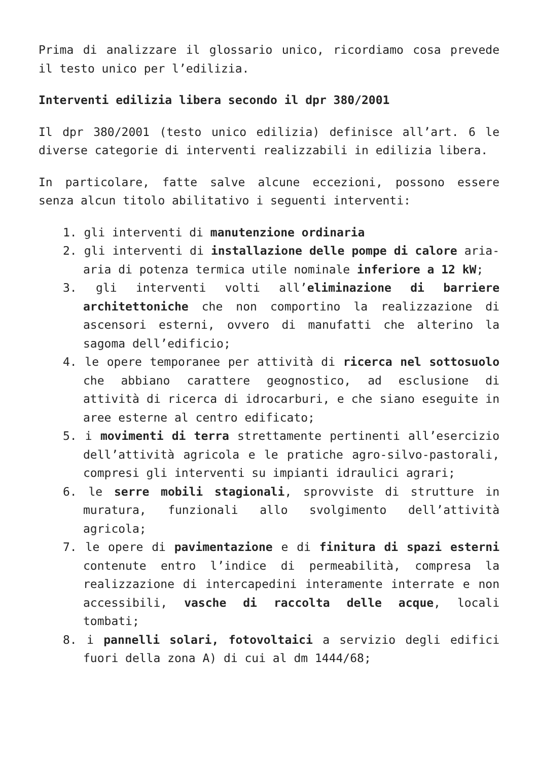Prima di analizzare il glossario unico, ricordiamo cosa prevede il testo unico per l’edilizia.
Interventi edilizia libera secondo il dpr 380/2001
Il dpr 380/2001 (testo unico edilizia) definisce all’art. 6 le diverse categorie di interventi realizzabili in edilizia libera.
In particolare, fatte salve alcune eccezioni, possono essere senza alcun titolo abilitativo i seguenti interventi:
1. gli interventi di manutenzione ordinaria
2. gli interventi di installazione delle pompe di calore aria-aria di potenza termica utile nominale inferiore a 12 kW;
3. gli interventi volti all’eliminazione di barriere architettoniche che non comportino la realizzazione di ascensori esterni, ovvero di manufatti che alterino la sagoma dell’edificio;
4. le opere temporanee per attività di ricerca nel sottosuolo che abbiano carattere geognostico, ad esclusione di attività di ricerca di idrocarburi, e che siano eseguite in aree esterne al centro edificato;
5. i movimenti di terra strettamente pertinenti all’esercizio dell’attività agricola e le pratiche agro-silvo-pastorali, compresi gli interventi su impianti idraulici agrari;
6. le serre mobili stagionali, sprovviste di strutture in muratura, funzionali allo svolgimento dell’attività agricola;
7. le opere di pavimentazione e di finitura di spazi esterni contenute entro l’indice di permeabilità, compresa la realizzazione di intercapedini interamente interrate e non accessibili, vasche di raccolta delle acque, locali tombati;
8. i pannelli solari, fotovoltaici a servizio degli edifici fuori della zona A) di cui al dm 1444/68;